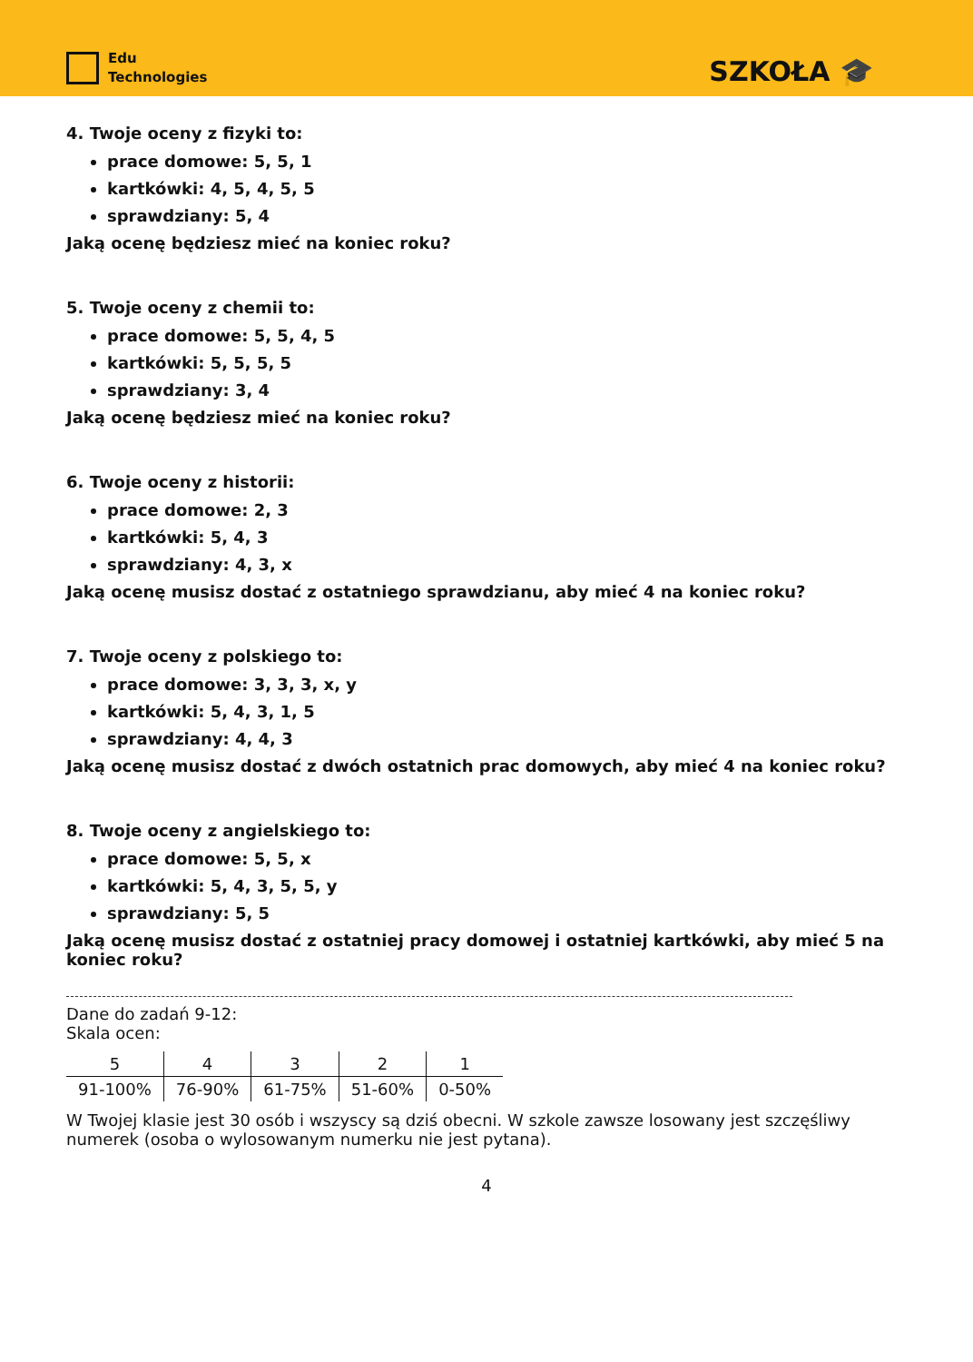Edu
Technologies
SZKOŁA 🎓
4. Twoje oceny z fizyki to:
prace domowe: 5, 5, 1
kartkówki: 4, 5, 4, 5, 5
sprawdziany: 5, 4
Jaką ocenę będziesz mieć na koniec roku?
5. Twoje oceny z chemii to:
prace domowe: 5, 5, 4, 5
kartkówki: 5, 5, 5, 5
sprawdziany: 3, 4
Jaką ocenę będziesz mieć na koniec roku?
6. Twoje oceny z historii:
prace domowe: 2, 3
kartkówki: 5, 4, 3
sprawdziany: 4, 3, x
Jaką ocenę musisz dostać z ostatniego sprawdzianu, aby mieć 4 na koniec roku?
7. Twoje oceny z polskiego to:
prace domowe: 3, 3, 3, x, y
kartkówki: 5, 4, 3, 1, 5
sprawdziany: 4, 4, 3
Jaką ocenę musisz dostać z dwóch ostatnich prac domowych, aby mieć 4 na koniec roku?
8. Twoje oceny z angielskiego to:
prace domowe: 5, 5, x
kartkówki: 5, 4, 3, 5, 5, y
sprawdziany: 5, 5
Jaką ocenę musisz dostać z ostatniej pracy domowej i ostatniej kartkówki, aby mieć 5 na koniec roku?
Dane do zadań 9-12:
Skala ocen:
| 5 | 4 | 3 | 2 | 1 |
| 91-100% | 76-90% | 61-75% | 51-60% | 0-50% |
W Twojej klasie jest 30 osób i wszyscy są dziś obecni. W szkole zawsze losowany jest szczęśliwy numerek (osoba o wylosowanym numerku nie jest pytana).
4